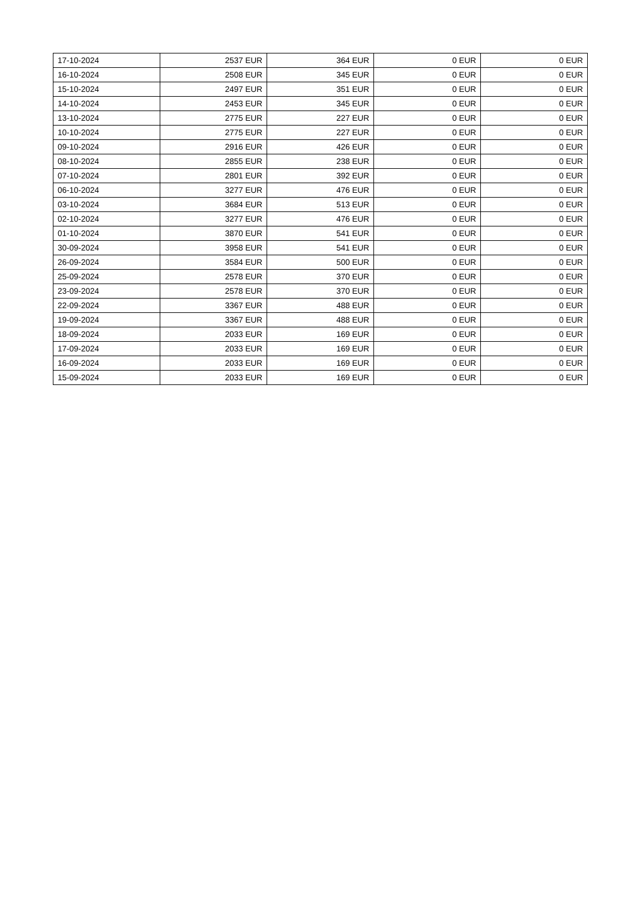| 17-10-2024 | 2537 EUR | 364 EUR | 0 EUR | 0 EUR |
| 16-10-2024 | 2508 EUR | 345 EUR | 0 EUR | 0 EUR |
| 15-10-2024 | 2497 EUR | 351 EUR | 0 EUR | 0 EUR |
| 14-10-2024 | 2453 EUR | 345 EUR | 0 EUR | 0 EUR |
| 13-10-2024 | 2775 EUR | 227 EUR | 0 EUR | 0 EUR |
| 10-10-2024 | 2775 EUR | 227 EUR | 0 EUR | 0 EUR |
| 09-10-2024 | 2916 EUR | 426 EUR | 0 EUR | 0 EUR |
| 08-10-2024 | 2855 EUR | 238 EUR | 0 EUR | 0 EUR |
| 07-10-2024 | 2801 EUR | 392 EUR | 0 EUR | 0 EUR |
| 06-10-2024 | 3277 EUR | 476 EUR | 0 EUR | 0 EUR |
| 03-10-2024 | 3684 EUR | 513 EUR | 0 EUR | 0 EUR |
| 02-10-2024 | 3277 EUR | 476 EUR | 0 EUR | 0 EUR |
| 01-10-2024 | 3870 EUR | 541 EUR | 0 EUR | 0 EUR |
| 30-09-2024 | 3958 EUR | 541 EUR | 0 EUR | 0 EUR |
| 26-09-2024 | 3584 EUR | 500 EUR | 0 EUR | 0 EUR |
| 25-09-2024 | 2578 EUR | 370 EUR | 0 EUR | 0 EUR |
| 23-09-2024 | 2578 EUR | 370 EUR | 0 EUR | 0 EUR |
| 22-09-2024 | 3367 EUR | 488 EUR | 0 EUR | 0 EUR |
| 19-09-2024 | 3367 EUR | 488 EUR | 0 EUR | 0 EUR |
| 18-09-2024 | 2033 EUR | 169 EUR | 0 EUR | 0 EUR |
| 17-09-2024 | 2033 EUR | 169 EUR | 0 EUR | 0 EUR |
| 16-09-2024 | 2033 EUR | 169 EUR | 0 EUR | 0 EUR |
| 15-09-2024 | 2033 EUR | 169 EUR | 0 EUR | 0 EUR |